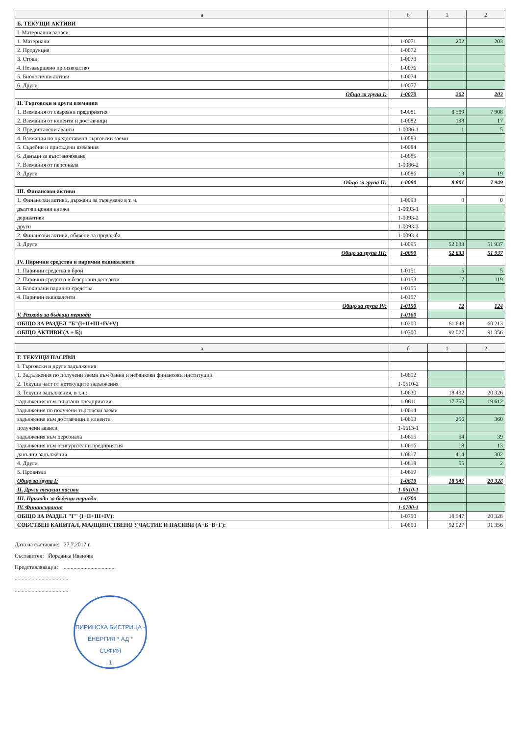| а | б | 1 | 2 |
| --- | --- | --- | --- |
| Б. ТЕКУЩИ АКТИВИ | | | |
| I. Материални запаси | | | |
| 1. Материали | 1-0071 | 202 | 203 |
| 2. Продукция | 1-0072 | | |
| 3. Стоки | 1-0073 | | |
| 4. Незавършено производство | 1-0076 | | |
| 5. Биологични активи | 1-0074 | | |
| 6. Други | 1-0077 | | |
| Общо за група I: | 1-0070 | 202 | 203 |
| II. Търговски и други вземания | | | |
| 1. Вземания от свързани предприятия | 1-0081 | 8 589 | 7 908 |
| 2. Вземания от клиенти и доставчици | 1-0082 | 198 | 17 |
| 3. Предоставени аванси | 1-0086-1 | 1 | 5 |
| 4. Вземания по предоставени търговски заеми | 1-0083 | | |
| 5. Съдебни и присъдени вземания | 1-0084 | | |
| 6. Данъци за възстановяване | 1-0085 | | |
| 7. Вземания от персонала | 1-0086-2 | | |
| 8. Други | 1-0086 | 13 | 19 |
| Общо за група II: | 1-0080 | 8 801 | 7 949 |
| III. Финансови активи | | | |
| 1. Финансови активи, държани за търгуване в т. ч. | 1-0093 | 0 | 0 |
| дългови ценни книжа | 1-0093-1 | | |
| деривативи | 1-0093-2 | | |
| други | 1-0093-3 | | |
| 2. Финансови активи, обявени за продажба | 1-0093-4 | | |
| 3. Други | 1-0095 | 52 633 | 51 937 |
| Общо за група III: | 1-0090 | 52 633 | 51 937 |
| IV. Парични средства и парични еквиваленти | | | |
| 1. Парични средства в брой | 1-0151 | 5 | 5 |
| 2. Парични средства в безсрочни депозити | 1-0153 | 7 | 119 |
| 3. Блокирани парични средства | 1-0155 | | |
| 4. Парични еквиваленти | 1-0157 | | |
| Общо за група IV: | 1-0150 | 12 | 124 |
| V. Разходи за бъдещи периоди | 1-0160 | | |
| ОБЩО ЗА РАЗДЕЛ "Б"(I+II+III+IV+V) | 1-0200 | 61 648 | 60 213 |
| ОБЩО АКТИВИ (А + Б): | 1-0300 | 92 027 | 91 356 |
| а | б | 1 | 2 |
| --- | --- | --- | --- |
| Г. ТЕКУЩИ ПАСИВИ | | | |
| I. Търговски и други задължения | | | |
| 1. Задължения по получени заеми към банки и небанкови финансови институции | 1-0612 | | |
| 2. Текуща част от нетекущите задължения | 1-0510-2 | | |
| 3. Текущи задължения, в т.ч.: | 1-0630 | 18 492 | 20 326 |
| задължения към свързани предприятия | 1-0611 | 17 750 | 19 612 |
| задължения по получени търговски заеми | 1-0614 | | |
| задължения към доставчици и клиенти | 1-0613 | 256 | 360 |
| получени аванси | 1-0613-1 | | |
| задължения към персонала | 1-0615 | 54 | 39 |
| задължения към осигурителни предприятия | 1-0616 | 18 | 13 |
| данъчни задължения | 1-0617 | 414 | 302 |
| 4. Други | 1-0618 | 55 | 2 |
| 5. Провизии | 1-0619 | | |
| Общо за група I: | 1-0610 | 18 547 | 20 328 |
| II. Други текущи пасиви | 1-0610-1 | | |
| III. Приходи за бъдещи периоди | 1-0700 | | |
| IV. Финансирания | 1-0700-1 | | |
| ОБЩО ЗА РАЗДЕЛ "Г" (I+II+III+IV): | 1-0750 | 18 547 | 20 328 |
| СОБСТВЕН КАПИТАЛ, МАЛЦИНСТВЕНО УЧАСТИЕ И ПАСИВИ (А+Б+В+Г): | 1-0800 | 92 027 | 91 356 |
Дата на съставяне: 27.7.2017 г.
Съставител: Йорданка Иванова
Представляващ/и: ......................................
......................................
......................................
ПИРИНСКА БИСТРИЦА - ЕНЕРГИЯ * АД *
СОФИЯ
1